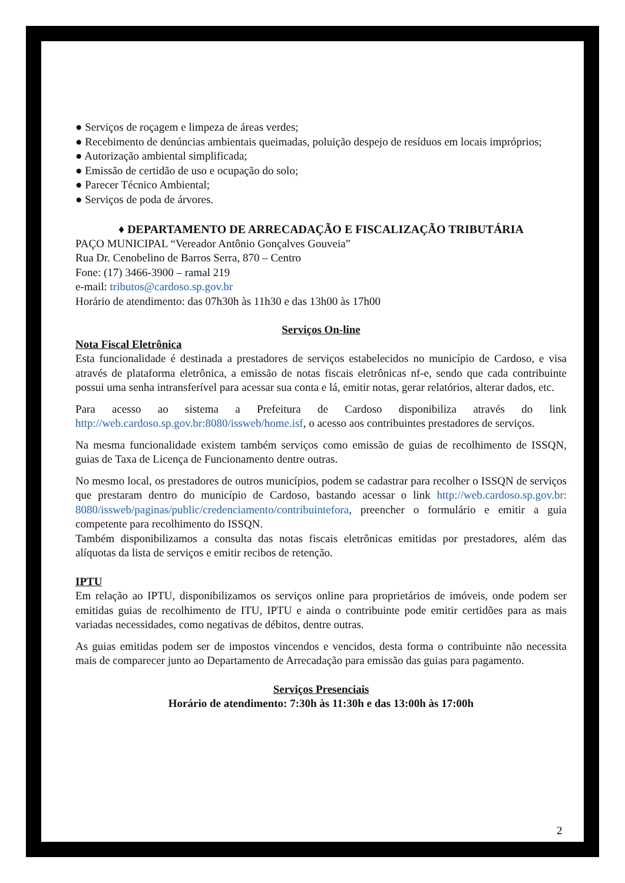● Serviços de roçagem e limpeza de áreas verdes;
● Recebimento de denúncias ambientais queimadas, poluição despejo de resíduos em locais impróprios;
● Autorização ambiental simplificada;
● Emissão de certidão de uso e ocupação do solo;
● Parecer Técnico Ambiental;
● Serviços de poda de árvores.
♦ DEPARTAMENTO DE ARRECADAÇÃO E FISCALIZAÇÃO TRIBUTÁRIA
PAÇO MUNICIPAL “Vereador Antônio Gonçalves Gouveia”
Rua Dr. Cenobelino de Barros Serra, 870 – Centro
Fone: (17) 3466-3900 – ramal 219
e-mail: tributos@cardoso.sp.gov.br
Horário de atendimento: das 07h30h às 11h30 e das 13h00 às 17h00
Serviços On-line
Nota Fiscal Eletrônica
Esta funcionalidade é destinada a prestadores de serviços estabelecidos no município de Cardoso, e visa através de plataforma eletrônica, a emissão de notas fiscais eletrônicas nf-e, sendo que cada contribuinte possui uma senha intransferível para acessar sua conta e lá, emitir notas, gerar relatórios, alterar dados, etc.
Para acesso ao sistema a Prefeitura de Cardoso disponibiliza através do link http://web.cardoso.sp.gov.br:8080/issweb/home.isf, o acesso aos contribuintes prestadores de serviços.
Na mesma funcionalidade existem também serviços como emissão de guias de recolhimento de ISSQN, guias de Taxa de Licença de Funcionamento dentre outras.
No mesmo local, os prestadores de outros municípios, podem se cadastrar para recolher o ISSQN de serviços que prestaram dentro do município de Cardoso, bastando acessar o link http://web.cardoso.sp.gov.br: 8080/issweb/paginas/public/credenciamento/contribuintefora, preencher o formulário e emitir a guia competente para recolhimento do ISSQN.
Também disponibilizamos a consulta das notas fiscais eletrônicas emitidas por prestadores, além das alíquotas da lista de serviços e emitir recibos de retenção.
IPTU
Em relação ao IPTU, disponibilizamos os serviços online para proprietários de imóveis, onde podem ser emitidas guias de recolhimento de ITU, IPTU e ainda o contribuinte pode emitir certidões para as mais variadas necessidades, como negativas de débitos, dentre outras.
As guias emitidas podem ser de impostos vincendos e vencidos, desta forma o contribuinte não necessita mais de comparecer junto ao Departamento de Arrecadação para emissão das guias para pagamento.
Serviços Presenciais
Horário de atendimento: 7:30h às 11:30h e das 13:00h às 17:00h
2